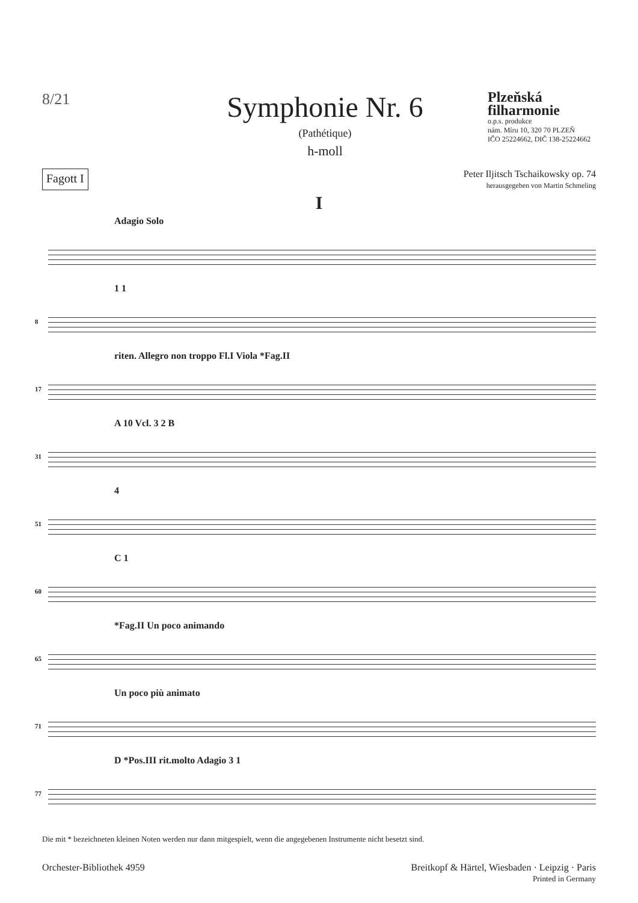8/21
Symphonie Nr. 6
(Pathétique)
h-moll
Plzeňská filharmonie
o.p.s. produkce
nám. Míru 10, 320 70 PLZEŇ
IČO 25224662, DIČ 138-25224662
Fagott I
Peter Iljitsch Tschaikowsky op. 74
herausgegeben von Martin Schmeling
I
Adagio Solo
8
1 1
17
riten. Allegro non troppo Fl.I Viola *Fag.II
31
A 10 Vcl. 3 2 B
51
4
60
C 1
65
*Fag.II Un poco animando
71
Un poco più animato
77
D *Pos.III rit.molto Adagio 3 1
Die mit * bezeichneten kleinen Noten werden nur dann mitgespielt, wenn die angegebenen Instrumente nicht besetzt sind.
Orchester-Bibliothek 4959 Breitkopf & Härtel, Wiesbaden · Leipzig · Paris
Printed in Germany